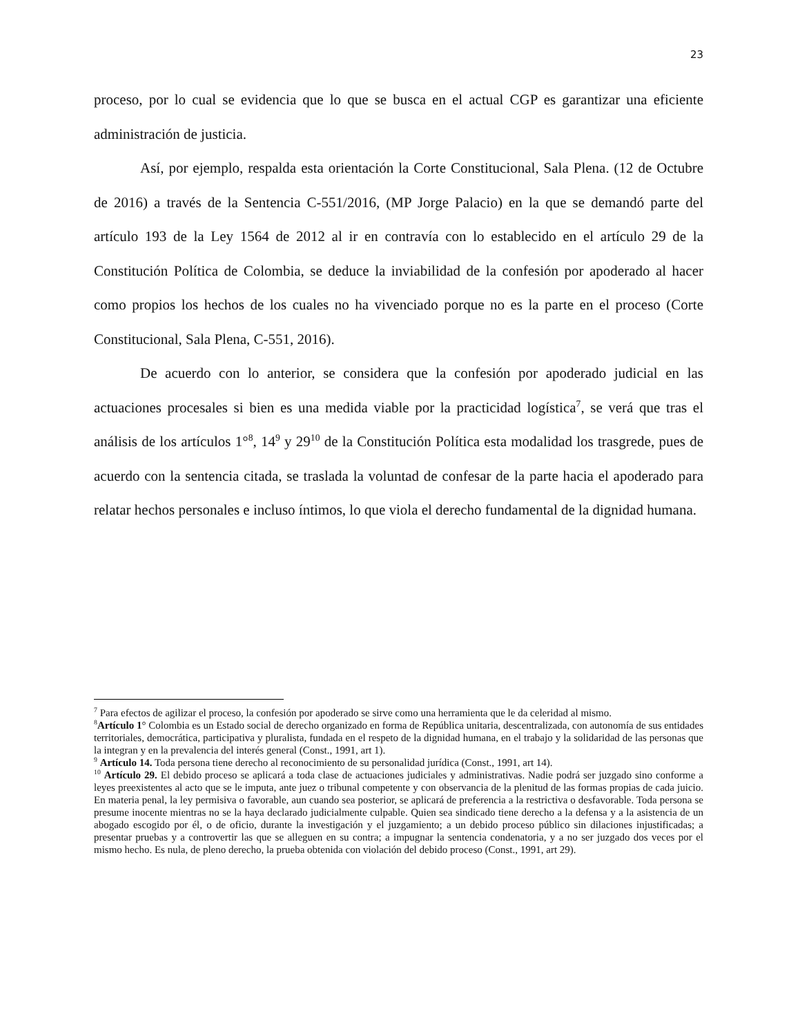23
proceso, por lo cual se evidencia que lo que se busca en el actual CGP es garantizar una eficiente administración de justicia.
Así, por ejemplo, respalda esta orientación la Corte Constitucional, Sala Plena. (12 de Octubre de 2016) a través de la Sentencia C-551/2016, (MP Jorge Palacio) en la que se demandó parte del artículo 193 de la Ley 1564 de 2012 al ir en contravía con lo establecido en el artículo 29 de la Constitución Política de Colombia, se deduce la inviabilidad de la confesión por apoderado al hacer como propios los hechos de los cuales no ha vivenciado porque no es la parte en el proceso (Corte Constitucional, Sala Plena, C-551, 2016).
De acuerdo con lo anterior, se considera que la confesión por apoderado judicial en las actuaciones procesales si bien es una medida viable por la practicidad logística<sup>7</sup>, se verá que tras el análisis de los artículos 1°<sup>8</sup>, 14<sup>9</sup> y 29<sup>10</sup> de la Constitución Política esta modalidad los trasgrede, pues de acuerdo con la sentencia citada, se traslada la voluntad de confesar de la parte hacia el apoderado para relatar hechos personales e incluso íntimos, lo que viola el derecho fundamental de la dignidad humana.
<sup>7</sup> Para efectos de agilizar el proceso, la confesión por apoderado se sirve como una herramienta que le da celeridad al mismo.
<sup>8</sup> Artículo 1° Colombia es un Estado social de derecho organizado en forma de República unitaria, descentralizada, con autonomía de sus entidades territoriales, democrática, participativa y pluralista, fundada en el respeto de la dignidad humana, en el trabajo y la solidaridad de las personas que la integran y en la prevalencia del interés general (Const., 1991, art 1).
<sup>9</sup> Artículo 14. Toda persona tiene derecho al reconocimiento de su personalidad jurídica (Const., 1991, art 14).
<sup>10</sup> Artículo 29. El debido proceso se aplicará a toda clase de actuaciones judiciales y administrativas. Nadie podrá ser juzgado sino conforme a leyes preexistentes al acto que se le imputa, ante juez o tribunal competente y con observancia de la plenitud de las formas propias de cada juicio. En materia penal, la ley permisiva o favorable, aun cuando sea posterior, se aplicará de preferencia a la restrictiva o desfavorable. Toda persona se presume inocente mientras no se la haya declarado judicialmente culpable. Quien sea sindicado tiene derecho a la defensa y a la asistencia de un abogado escogido por él, o de oficio, durante la investigación y el juzgamiento; a un debido proceso público sin dilaciones injustificadas; a presentar pruebas y a controvertir las que se alleguen en su contra; a impugnar la sentencia condenatoria, y a no ser juzgado dos veces por el mismo hecho. Es nula, de pleno derecho, la prueba obtenida con violación del debido proceso (Const., 1991, art 29).